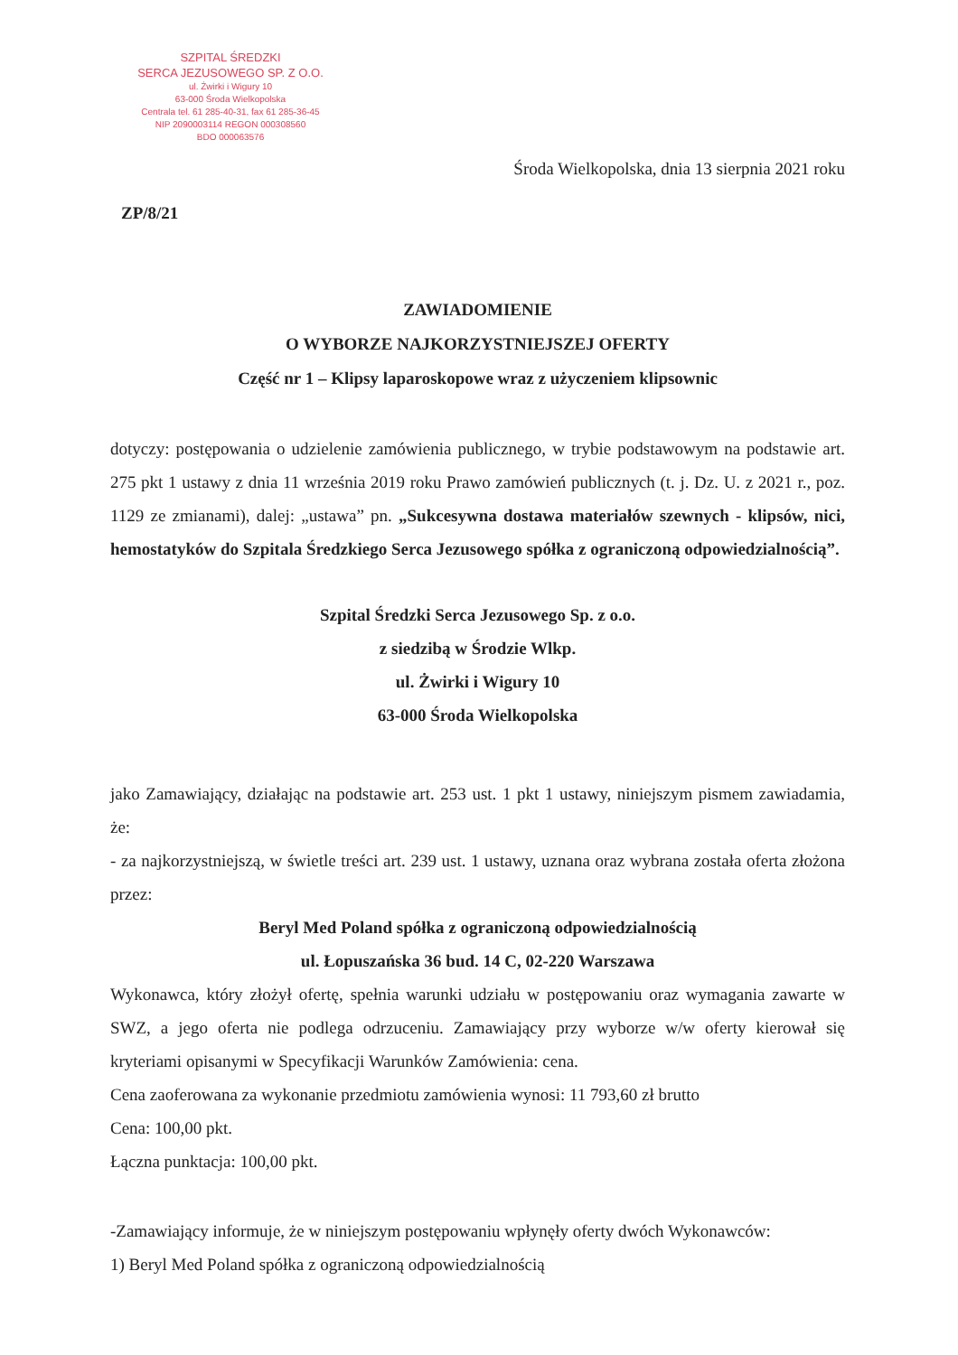SZPITAL ŚREDZKI
SERCA JEZUSOWEGO SP. Z O.O.
ul. Żwirki i Wigury 10
63-000 Środa Wielkopolska
Centrala tel. 61 285-40-31, fax 61 285-36-45
NIP 2090003114 REGON 000308560
BDO 000063576
Środa Wielkopolska, dnia 13 sierpnia 2021 roku
ZP/8/21
ZAWIADOMIENIE
O WYBORZE NAJKORZYSTNIEJSZEJ OFERTY
Część nr 1 – Klipsy laparoskopowe wraz z użyczeniem klipsownic
dotyczy: postępowania o udzielenie zamówienia publicznego, w trybie podstawowym na podstawie art. 275 pkt 1 ustawy z dnia 11 września 2019 roku Prawo zamówień publicznych (t. j. Dz. U. z 2021 r., poz. 1129 ze zmianami), dalej: „ustawa” pn. „Sukcesywna dostawa materiałów szewnych - klipsów, nici, hemostatyków do Szpitala Średzkiego Serca Jezusowego spółka z ograniczoną odpowiedzialnością”.
Szpital Średzki Serca Jezusowego Sp. z o.o.
z siedzibą w Środzie Wlkp.
ul. Żwirki i Wigury 10
63-000 Środa Wielkopolska
jako Zamawiający, działając na podstawie art. 253 ust. 1 pkt 1 ustawy, niniejszym pismem zawiadamia, że:
- za najkorzystniejszą, w świetle treści art. 239 ust. 1 ustawy, uznana oraz wybrana została oferta złożona przez:
Beryl Med Poland spółka z ograniczoną odpowiedzialnością
ul. Łopuszańska 36 bud. 14 C, 02-220 Warszawa
Wykonawca, który złożył ofertę, spełnia warunki udziału w postępowaniu oraz wymagania zawarte w SWZ, a jego oferta nie podlega odrzuceniu. Zamawiający przy wyborze w/w oferty kierował się kryteriami opisanymi w Specyfikacji Warunków Zamówienia: cena.
Cena zaoferowana za wykonanie przedmiotu zamówienia wynosi: 11 793,60 zł brutto
Cena: 100,00 pkt.
Łączna punktacja: 100,00 pkt.
-Zamawiający informuje, że w niniejszym postępowaniu wpłynęły oferty dwóch Wykonawców:
1) Beryl Med Poland spółka z ograniczoną odpowiedzialnością